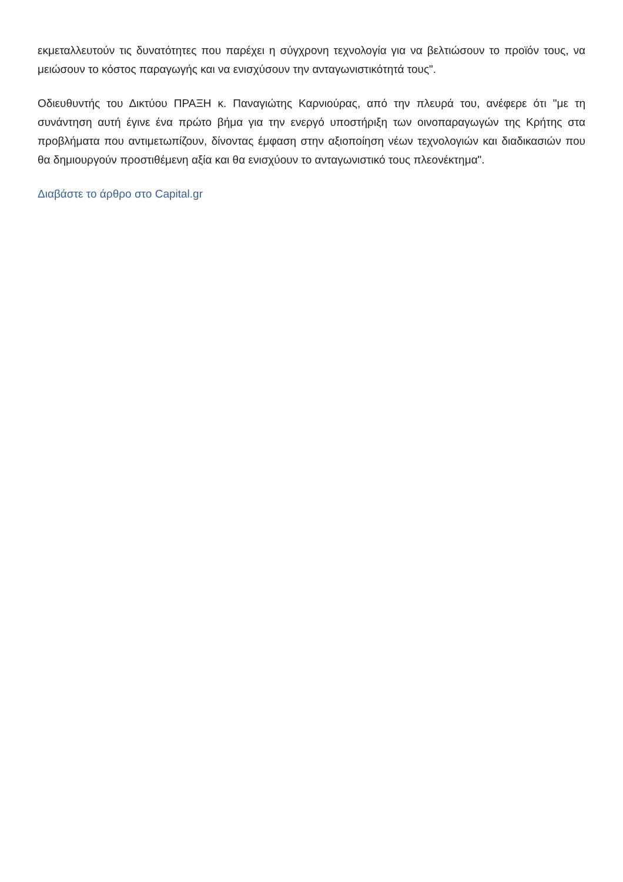εκμεταλλευτούν τις δυνατότητες που παρέχει η σύγχρονη τεχνολογία για να βελτιώσουν το προϊόν τους, να μειώσουν το κόστος παραγωγής και να ενισχύσουν την ανταγωνιστικότητά τους".
Οδιευθυντής του Δικτύου ΠΡΑΞΗ κ. Παναγιώτης Καρνιούρας, από την πλευρά του, ανέφερε ότι "με τη συνάντηση αυτή έγινε ένα πρώτο βήμα για την ενεργό υποστήριξη των οινοπαραγωγών της Κρήτης στα προβλήματα που αντιμετωπίζουν, δίνοντας έμφαση στην αξιοποίηση νέων τεχνολογιών και διαδικασιών που θα δημιουργούν προστιθέμενη αξία και θα ενισχύουν το ανταγωνιστικό τους πλεονέκτημα".
Διαβάστε το άρθρο στο Capital.gr